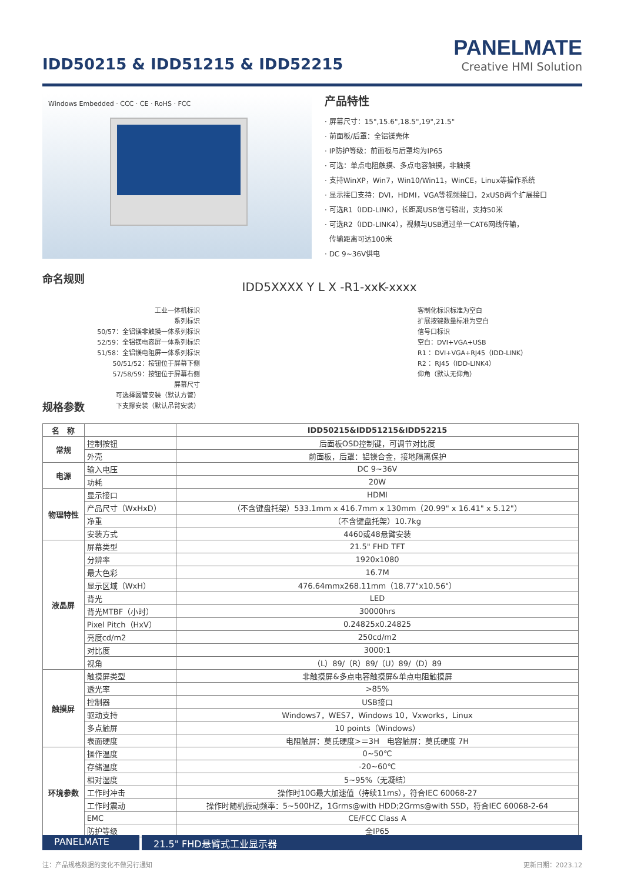IDD50215 & IDD51215 & IDD52215
PANELMATE
Creative HMI Solution
Windows Embedded · CCC · CE · RoHS · FCC
产品特性
· 屏幕尺寸：15",15.6",18.5",19",21.5"
· 前面板/后罩：全铝镁壳体
· IP防护等级：前面板与后罩均为IP65
· 可选：单点电阻触摸、多点电容触摸，非触摸
· 支持WinXP，Win7，Win10/Win11，WinCE，Linux等操作系统
· 显示接口支持：DVI，HDMI，VGA等视频接口，2xUSB两个扩展接口
· 可选R1（IDD-LINK），长距离USB信号输出，支持50米
· 可选R2（IDD-LINK4），视频与USB通过单一CAT6网线传输，
传输距离可达100米
· DC 9~36V供电
命名规则
IDD5XXXX Y L X -R1-xxK-xxxx
工业一体机标识
系列标识
50/57：全铝镁非触摸一体系列标识
52/59：全铝镁电容屏一体系列标识
51/58：全铝镁电阻屏一体系列标识
50/51/52：按钮位于屏幕下侧
57/58/59：按钮位于屏幕右侧
屏幕尺寸
可选择圆管安装（默认方管）
下支撑安装（默认吊臂安装）
客制化标识标准为空白
扩展按键数量标准为空白
信号口标识
空白：DVI+VGA+USB
R1 ：DVI+VGA+RJ45（IDD-LINK）
R2 ：RJ45（IDD-LINK4）
仰角（默认无仰角）
规格参数
| 名 称 | | IDD50215&IDD51215&IDD52215 |
| 常规 | 控制按钮 | 后面板OSD控制键，可调节对比度 |
| | 外壳 | 前面板，后罩：铝镁合金，接地隔离保护 |
| 电源 | 输入电压 | DC 9~36V |
| | 功耗 | 20W |
| 物理特性 | 显示接口 | HDMI |
| | 产品尺寸（WxHxD） | （不含键盘托架）533.1mm x 416.7mm x 130mm（20.99" x 16.41" x 5.12"） |
| | 净重 | （不含键盘托架）10.7kg |
| | 安装方式 | 4460或48悬臂安装 |
| 液晶屏 | 屏幕类型 | 21.5" FHD TFT |
| | 分辨率 | 1920x1080 |
| | 最大色彩 | 16.7M |
| | 显示区域（WxH） | 476.64mmx268.11mm（18.77"x10.56"） |
| | 背光 | LED |
| | 背光MTBF（小时） | 30000hrs |
| | Pixel Pitch（HxV） | 0.24825x0.24825 |
| | 亮度cd/m2 | 250cd/m2 |
| | 对比度 | 3000:1 |
| | 视角 | （L）89/（R）89/（U）89/（D）89 |
| 触摸屏 | 触摸屏类型 | 非触摸屏&多点电容触摸屏&单点电阻触摸屏 |
| | 透光率 | >85% |
| | 控制器 | USB接口 |
| | 驱动支持 | Windows7，WES7，Windows 10，Vxworks，Linux |
| | 多点触屏 | 10 points（Windows） |
| | 表面硬度 | 电阻触屏：莫氏硬度>＝3H 电容触屏：莫氏硬度 7H |
| 环境参数 | 操作温度 | 0~50℃ |
| | 存储温度 | -20~60℃ |
| | 相对湿度 | 5~95%（无凝结） |
| | 工作时冲击 | 操作时10G最大加速值（持续11ms），符合IEC 60068-27 |
| | 工作时震动 | 操作时随机振动频率：5~500HZ，1Grms@with HDD;2Grms@with SSD，符合IEC 60068-2-64 |
| | EMC | CE/FCC Class A |
| | 防护等级 | 全IP65 |
PANELMATE 21.5" FHD悬臂式工业显示器
注：产品规格数据的变化不做另行通知 更新日期：2023.12